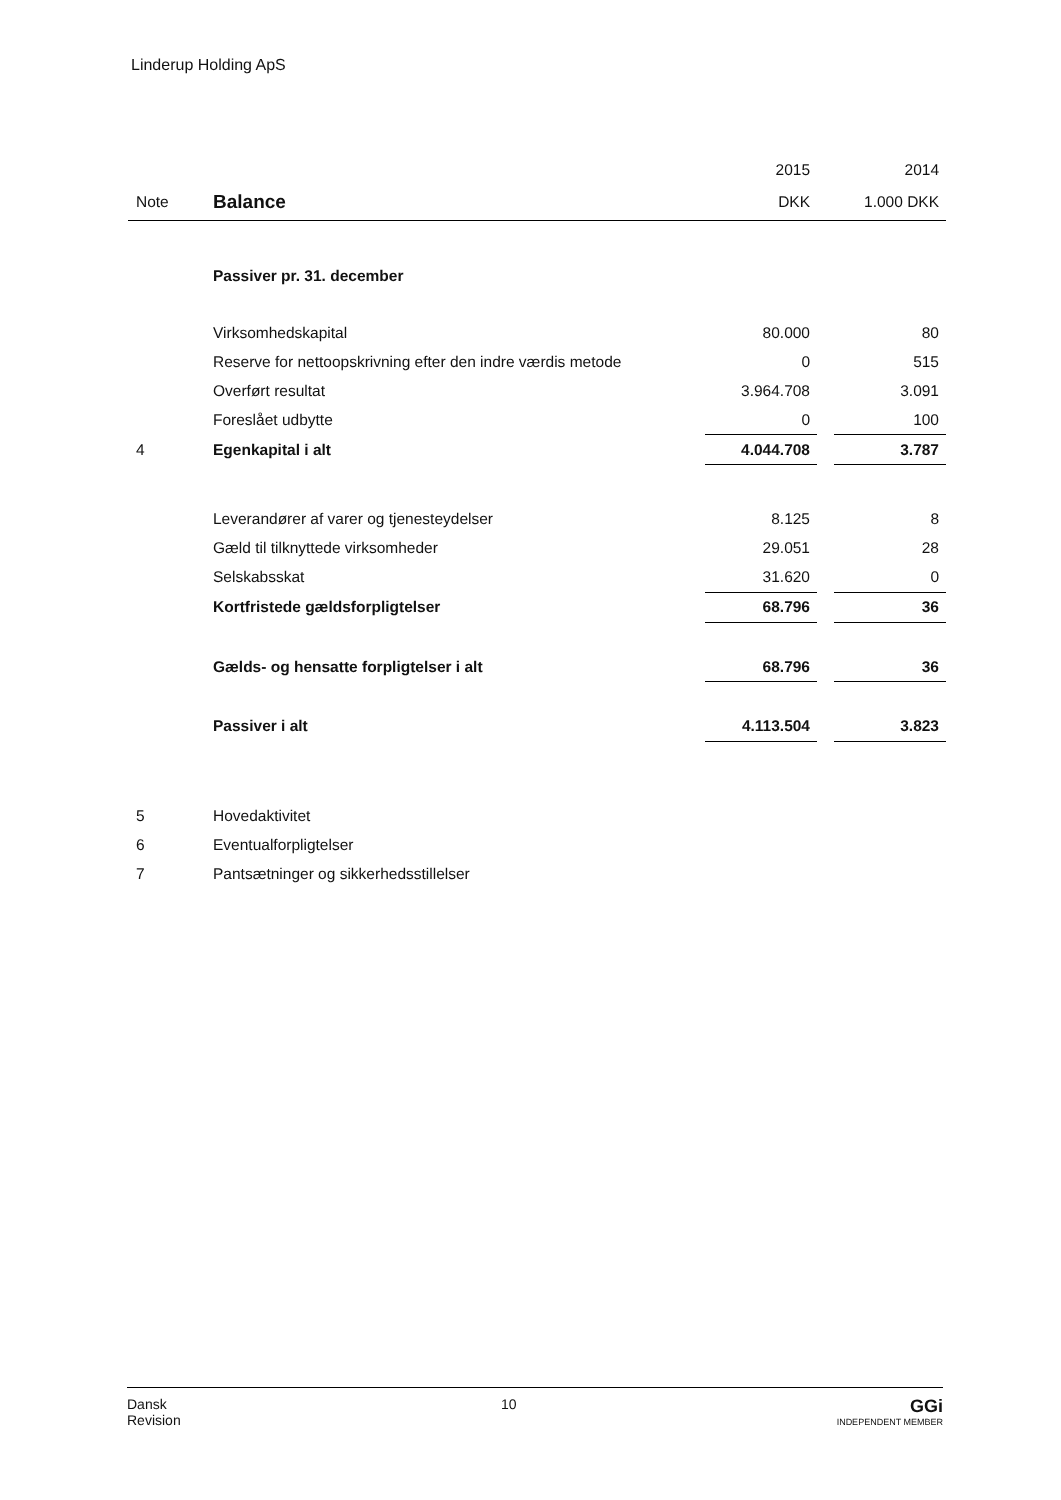Linderup Holding ApS
| | | 2015 | | 2014 |
| --- | --- | --- | --- | --- |
| Note | Balance | DKK | | 1.000 DKK |
| | Passiver pr. 31. december | | | |
| | Virksomhedskapital | 80.000 | | 80 |
| | Reserve for nettoopskrivning efter den indre værdis metode | 0 | | 515 |
| | Overført resultat | 3.964.708 | | 3.091 |
| | Foreslået udbytte | 0 | | 100 |
| 4 | Egenkapital i alt | 4.044.708 | | 3.787 |
| | Leverandører af varer og tjenesteydelser | 8.125 | | 8 |
| | Gæld til tilknyttede virksomheder | 29.051 | | 28 |
| | Selskabsskat | 31.620 | | 0 |
| | Kortfristede gældsforpligtelser | 68.796 | | 36 |
| | Gælds- og hensatte forpligtelser i alt | 68.796 | | 36 |
| | Passiver i alt | 4.113.504 | | 3.823 |
| 5 | Hovedaktivitet | | | |
| 6 | Eventualforpligtelser | | | |
| 7 | Pantsætninger og sikkerhedsstillelser | | | |
Dansk
Revision
10
GGi
INDEPENDENT MEMBER